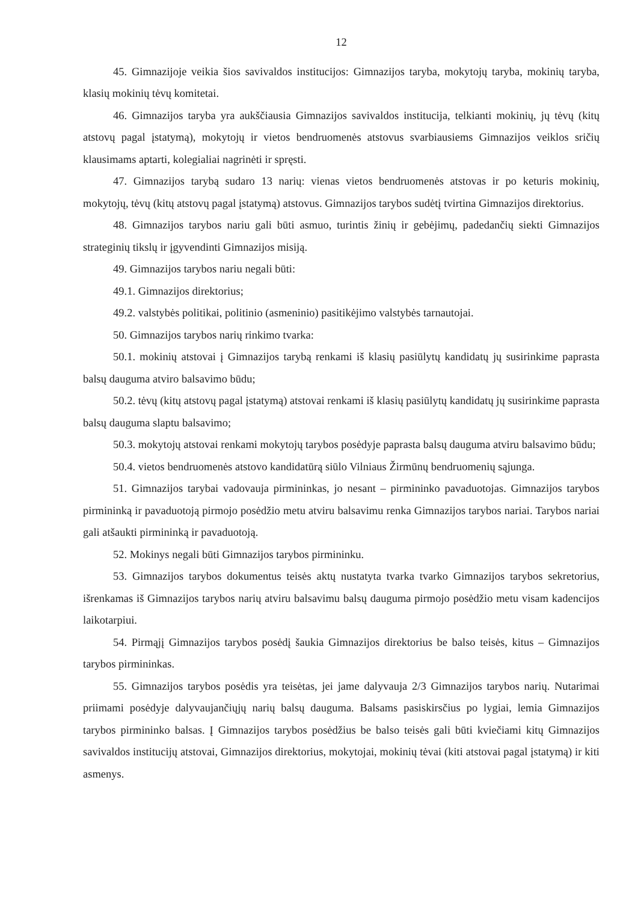12
45. Gimnazijoje veikia šios savivaldos institucijos: Gimnazijos taryba, mokytojų taryba, mokinių taryba, klasių mokinių tėvų komitetai.
46. Gimnazijos taryba yra aukščiausia Gimnazijos savivaldos institucija, telkianti mokinių, jų tėvų (kitų atstovų pagal įstatymą), mokytojų ir vietos bendruomenės atstovus svarbiausiems Gimnazijos veiklos sričių klausimams aptarti, kolegialiai nagrinėti ir spręsti.
47. Gimnazijos tarybą sudaro 13 narių: vienas vietos bendruomenės atstovas ir po keturis mokinių, mokytojų, tėvų (kitų atstovų pagal įstatymą) atstovus. Gimnazijos tarybos sudėtį tvirtina Gimnazijos direktorius.
48. Gimnazijos tarybos nariu gali būti asmuo, turintis žinių ir gebėjimų, padedančių siekti Gimnazijos strateginių tikslų ir įgyvendinti Gimnazijos misiją.
49. Gimnazijos tarybos nariu negali būti:
49.1. Gimnazijos direktorius;
49.2. valstybės politikai, politinio (asmeninio) pasitikėjimo valstybės tarnautojai.
50. Gimnazijos tarybos narių rinkimo tvarka:
50.1. mokinių atstovai į Gimnazijos tarybą renkami iš klasių pasiūlytų kandidatų jų susirinkime paprasta balsų dauguma atviro balsavimo būdu;
50.2. tėvų (kitų atstovų pagal įstatymą) atstovai renkami iš klasių pasiūlytų kandidatų jų susirinkime paprasta balsų dauguma slaptu balsavimo;
50.3. mokytojų atstovai renkami mokytojų tarybos posėdyje paprasta balsų dauguma atviru balsavimo būdu;
50.4. vietos bendruomenės atstovo kandidatūrą siūlo Vilniaus Žirmūnų bendruomenių sąjunga.
51. Gimnazijos tarybai vadovauja pirmininkas, jo nesant – pirmininko pavaduotojas. Gimnazijos tarybos pirmininką ir pavaduotoją pirmojo posėdžio metu atviru balsavimu renka Gimnazijos tarybos nariai. Tarybos nariai gali atšaukti pirmininką ir pavaduotoją.
52. Mokinys negali būti Gimnazijos tarybos pirmininku.
53. Gimnazijos tarybos dokumentus teisės aktų nustatyta tvarka tvarko Gimnazijos tarybos sekretorius, išrenkamas iš Gimnazijos tarybos narių atviru balsavimu balsų dauguma pirmojo posėdžio metu visam kadencijos laikotarpiui.
54. Pirmąjį Gimnazijos tarybos posėdį šaukia Gimnazijos direktorius be balso teisės, kitus – Gimnazijos tarybos pirmininkas.
55. Gimnazijos tarybos posėdis yra teisėtas, jei jame dalyvauja 2/3 Gimnazijos tarybos narių. Nutarimai priimami posėdyje dalyvaujančiųjų narių balsų dauguma. Balsams pasiskirsčius po lygiai, lemia Gimnazijos tarybos pirmininko balsas. Į Gimnazijos tarybos posėdžius be balso teisės gali būti kviečiami kitų Gimnazijos savivaldos institucijų atstovai, Gimnazijos direktorius, mokytojai, mokinių tėvai (kiti atstovai pagal įstatymą) ir kiti asmenys.